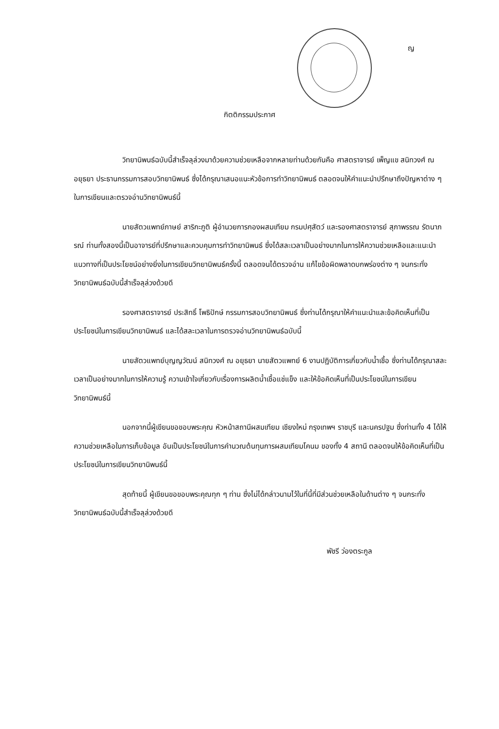ญ
กิตติกรรมประกาศ
วิทยานิพนธ์ฉบับนี้สำเร็จลุล่วงมาด้วยความช่วยเหลือจากหลายท่านด้วยกันคือ ศาสตราจารย์ เพ็ญแข สนิทวงศ์ ณ อยุธยา ประธานกรรมการสอบวิทยานิพนธ์ ซึ่งได้กรุณาเสนอแนะหัวข้อการทำวิทยานิพนธ์ ตลอดจนให้คำแนะนำปรึกษาถึงปัญหาต่าง ๆ ในการเขียนและตรวจอ่านวิทยานิพนธ์นี้
นายสัตวแพทย์ภาษย์ สาริกะภูติ ผู้อำนวยการกองผสมเทียม กรมปศุสัตว์ และรองศาสตราจารย์ สุภาพรรณ รัตนาภรณ์ ท่านทั้งสองนี้เป็นอาจารย์ที่ปรึกษาและควบคุมการทำวิทยานิพนธ์ ซึ่งได้สละเวลาเป็นอย่างมากในการให้ความช่วยเหลือและแนะนำแนวทางที่เป็นประโยชน์อย่างยิ่งในการเขียนวิทยานิพนธ์ครั้งนี้ ตลอดจนได้ตรวจอ่าน แก้ไขข้อผิดพลาดบกพร่องต่าง ๆ จนกระทั่งวิทยานิพนธ์ฉบับนี้สำเร็จลุล่วงด้วยดี
รองศาสตราจารย์ ประสิทธิ์ โพธิปักษ์ กรรมการสอบวิทยานิพนธ์ ซึ่งท่านได้กรุณาให้คำแนะนำและข้อคิดเห็นที่เป็นประโยชน์ในการเขียนวิทยานิพนธ์ และได้สละเวลาในการตรวจอ่านวิทยานิพนธ์ฉบับนี้
นายสัตวแพทย์บุญญวัฒน์ สนิทวงศ์ ณ อยุธยา นายสัตวแพทย์ 6 งานปฏิบัติการเกี่ยวกับน้ำเชื้อ ซึ่งท่านได้กรุณาสละเวลาเป็นอย่างมากในการให้ความรู้ ความเข้าใจเกี่ยวกับเรื่องการผลิตน้ำเชื้อแช่แข็ง และให้ข้อคิดเห็นที่เป็นประโยชน์ในการเขียนวิทยานิพนธ์นี้
นอกจากนี้ผู้เขียนขอขอบพระคุณ หัวหน้าสถานีผสมเทียม เชียงใหม่ กรุงเทพฯ ราชบุรี และนครปฐม ซึ่งท่านทั้ง 4 ได้ให้ความช่วยเหลือในการเก็บข้อมูล อันเป็นประโยชน์ในการคำนวณต้นทุนการผสมเทียมโคนม ของทั้ง 4 สถานี ตลอดจนให้ข้อคิดเห็นที่เป็นประโยชน์ในการเขียนวิทยานิพนธ์นี้
สุดท้ายนี้ ผู้เขียนขอขอบพระคุณทุก ๆ ท่าน ซึ่งไม่ได้กล่าวนามไว้ในที่นี้ที่มีส่วนช่วยเหลือในด้านต่าง ๆ จนกระทั่งวิทยานิพนธ์ฉบับนี้สำเร็จลุล่วงด้วยดี
พัชรี ว่องตระกูล